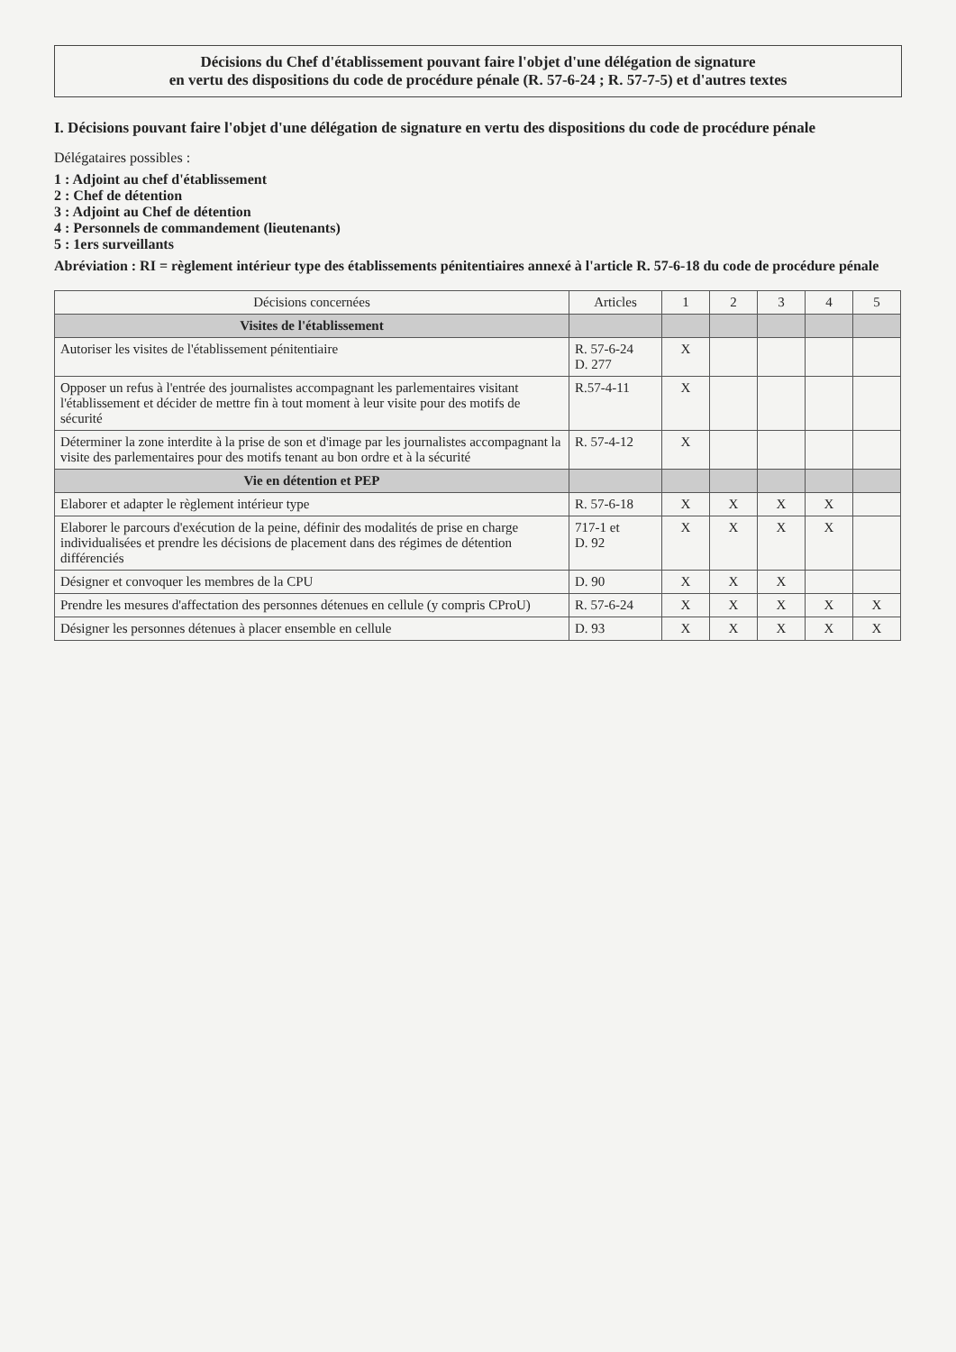Décisions du Chef d'établissement pouvant faire l'objet d'une délégation de signature
en vertu des dispositions du code de procédure pénale (R. 57-6-24 ; R. 57-7-5) et d'autres textes
I. Décisions pouvant faire l'objet d'une délégation de signature en vertu des dispositions du code de procédure pénale
Délégataires possibles :
1 : Adjoint au chef d'établissement
2 : Chef de détention
3 : Adjoint au Chef de détention
4 : Personnels de commandement (lieutenants)
5 : 1ers surveillants
Abréviation : RI = règlement intérieur type des établissements pénitentiaires annexé à l'article R. 57-6-18 du code de procédure pénale
| Décisions concernées | Articles | 1 | 2 | 3 | 4 | 5 |
| --- | --- | --- | --- | --- | --- | --- |
| Visites de l'établissement | | | | | | |
| Autoriser les visites de l'établissement pénitentiaire | R. 57-6-24 D. 277 | X | | | | |
| Opposer un refus à l'entrée des journalistes accompagnant les parlementaires visitant l'établissement et décider de mettre fin à tout moment à leur visite pour des motifs de sécurité | R.57-4-11 | X | | | | |
| Déterminer la zone interdite à la prise de son et d'image par les journalistes accompagnant la visite des parlementaires pour des motifs tenant au bon ordre et à la sécurité | R. 57-4-12 | X | | | | |
| Vie en détention et PEP | | | | | | |
| Elaborer et adapter le règlement intérieur type | R. 57-6-18 | X | X | X | X | |
| Elaborer le parcours d'exécution de la peine, définir des modalités de prise en charge individualisées et prendre les décisions de placement dans des régimes de détention différenciés | 717-1 et D. 92 | X | X | X | X | |
| Désigner et convoquer les membres de la CPU | D. 90 | X | X | X | | |
| Prendre les mesures d'affectation des personnes détenues en cellule (y compris CProU) | R. 57-6-24 | X | X | X | X | X |
| Désigner les personnes détenues à placer ensemble en cellule | D. 93 | X | X | X | X | X |